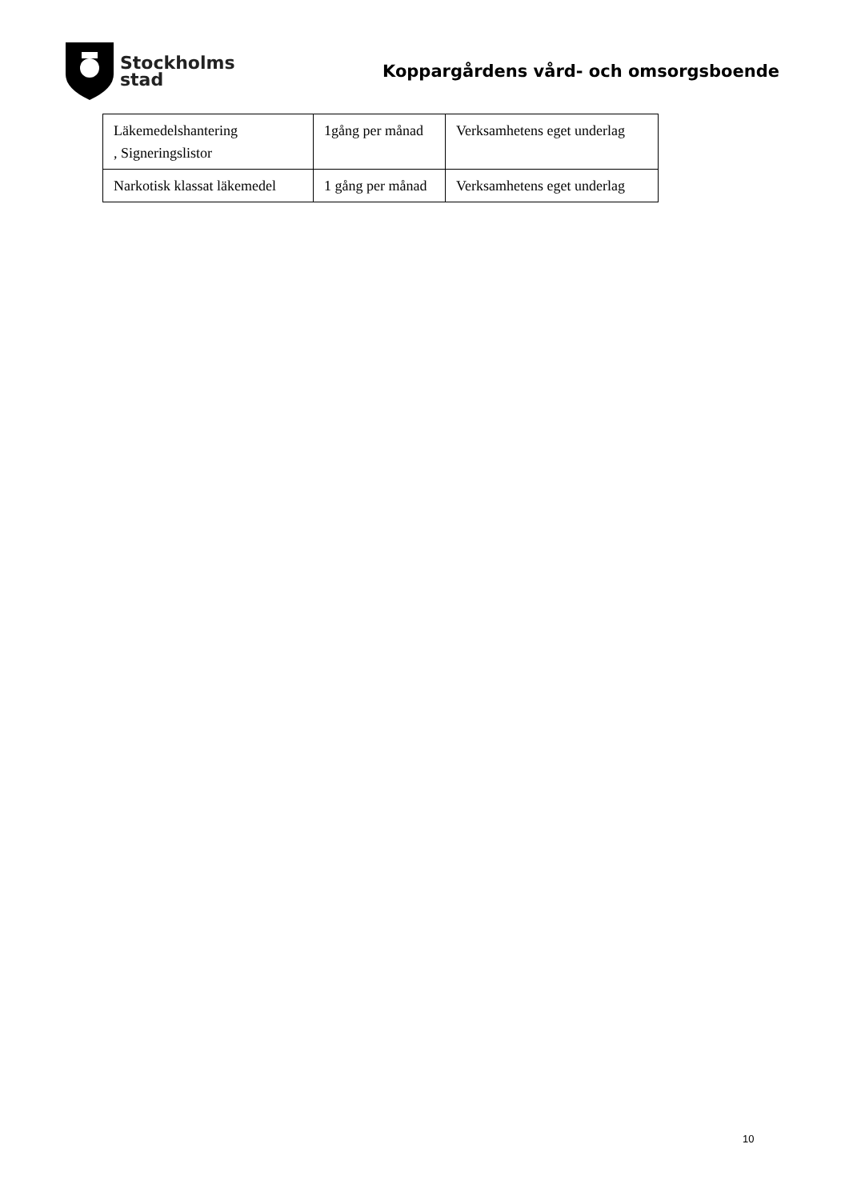Stockholms
stad
Koppargårdens vård- och omsorgsboende
| Läkemedelshantering , Signeringslistor | 1gång per månad | Verksamhetens eget underlag |
| Narkotisk klassat läkemedel | 1 gång per månad | Verksamhetens eget underlag |
10